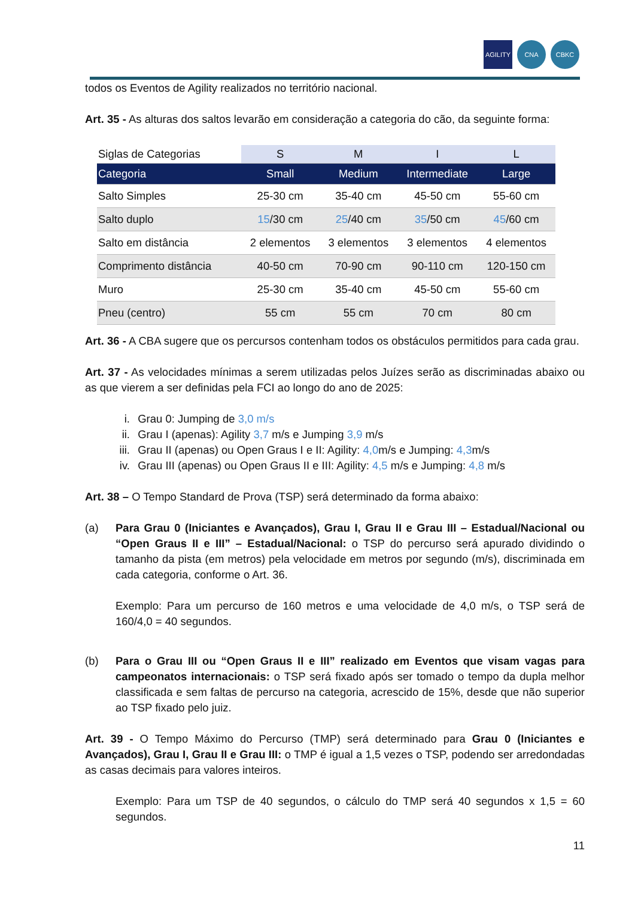AGILITY CNA CBKC
todos os Eventos de Agility realizados no território nacional.
Art. 35 - As alturas dos saltos levarão em consideração a categoria do cão, da seguinte forma:
| Siglas de Categorias | S | M | I | L |
| Categoria | Small | Medium | Intermediate | Large |
| Salto Simples | 25-30 cm | 35-40 cm | 45-50 cm | 55-60 cm |
| Salto duplo | 15 /30 cm | 25 /40 cm | 35 /50 cm | 45 /60 cm |
| Salto em distância | 2 elementos | 3 elementos | 3 elementos | 4 elementos |
| Comprimento distância | 40-50 cm | 70-90 cm | 90-110 cm | 120-150 cm |
| Muro | 25-30 cm | 35-40 cm | 45-50 cm | 55-60 cm |
| Pneu (centro) | 55 cm | 55 cm | 70 cm | 80 cm |
Art. 36 - A CBA sugere que os percursos contenham todos os obstáculos permitidos para cada grau.
Art. 37 - As velocidades mínimas a serem utilizadas pelos Juízes serão as discriminadas abaixo ou as que vierem a ser definidas pela FCI ao longo do ano de 2025:
i. Grau 0: Jumping de 3,0 m/s
ii. Grau I (apenas): Agility 3,7 m/s e Jumping 3,9 m/s
iii. Grau II (apenas) ou Open Graus I e II: Agility: 4,0m/s e Jumping: 4,3m/s
iv. Grau III (apenas) ou Open Graus II e III: Agility: 4,5 m/s e Jumping: 4,8 m/s
Art. 38 – O Tempo Standard de Prova (TSP) será determinado da forma abaixo:
(a) Para Grau 0 (Iniciantes e Avançados), Grau I, Grau II e Grau III – Estadual/Nacional ou “Open Graus II e III” – Estadual/Nacional: o TSP do percurso será apurado dividindo o tamanho da pista (em metros) pela velocidade em metros por segundo (m/s), discriminada em cada categoria, conforme o Art. 36.
Exemplo: Para um percurso de 160 metros e uma velocidade de 4,0 m/s, o TSP será de 160/4,0 = 40 segundos.
(b) Para o Grau III ou “Open Graus II e III” realizado em Eventos que visam vagas para campeonatos internacionais: o TSP será fixado após ser tomado o tempo da dupla melhor classificada e sem faltas de percurso na categoria, acrescido de 15%, desde que não superior ao TSP fixado pelo juiz.
Art. 39 - O Tempo Máximo do Percurso (TMP) será determinado para Grau 0 (Iniciantes e Avançados), Grau I, Grau II e Grau III: o TMP é igual a 1,5 vezes o TSP, podendo ser arredondadas as casas decimais para valores inteiros.
Exemplo: Para um TSP de 40 segundos, o cálculo do TMP será 40 segundos x 1,5 = 60 segundos.
11